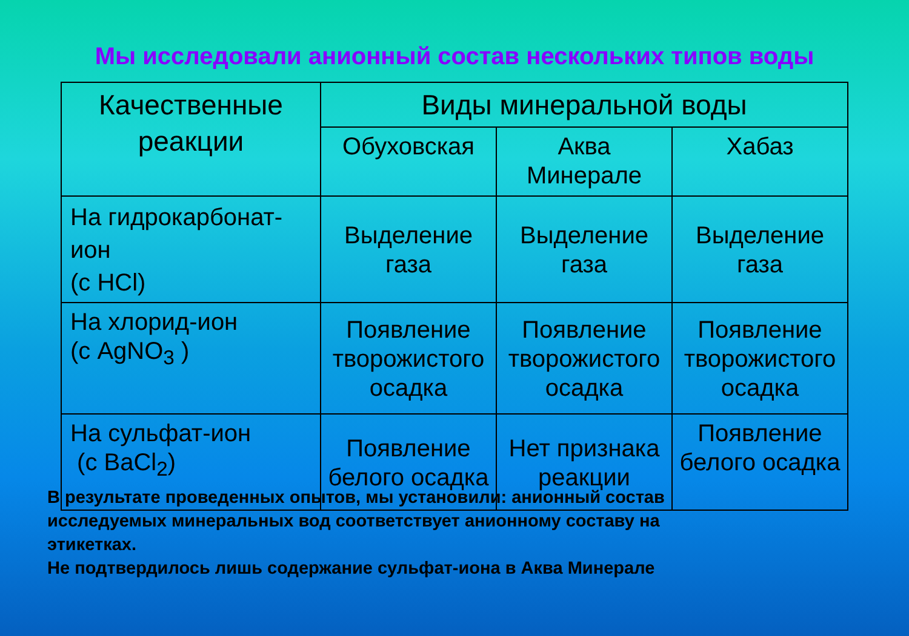Мы исследовали анионный состав нескольких типов воды
| Качественные реакции | Виды минеральной воды | | |
| --- | --- | --- | --- |
| | Обуховская | Аква Минерале | Хабаз |
| На гидрокарбонат-ион (с HCl) | Выделение газа | Выделение газа | Выделение газа |
| На хлорид-ион (с AgNO<sub>3</sub> ) | Появление творожистого осадка | Появление творожистого осадка | Появление творожистого осадка |
| На сульфат-ион (с BaCl<sub>2</sub>) | Появление белого осадка | Нет признака реакции | Появление белого осадка |
В результате проведенных опытов, мы установили: анионный состав
исследуемых минеральных вод соответствует анионному составу на
этикетках.
Не подтвердилось лишь содержание сульфат-иона в Аква Минерале